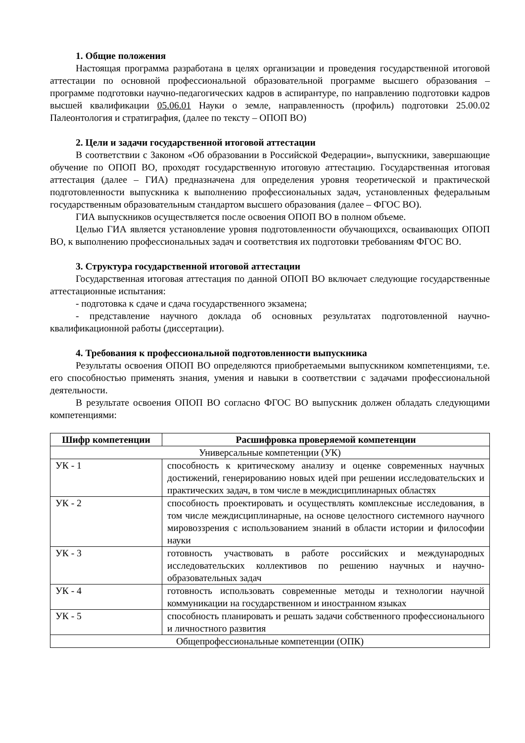1. Общие положения
Настоящая программа разработана в целях организации и проведения государственной итоговой аттестации по основной профессиональной образовательной программе высшего образования – программе подготовки научно-педагогических кадров в аспирантуре, по направлению подготовки кадров высшей квалификации 05.06.01 Науки о земле, направленность (профиль) подготовки 25.00.02 Палеонтология и стратиграфия, (далее по тексту – ОПОП ВО)
2. Цели и задачи государственной итоговой аттестации
В соответствии с Законом «Об образовании в Российской Федерации», выпускники, завершающие обучение по ОПОП ВО, проходят государственную итоговую аттестацию. Государственная итоговая аттестация (далее – ГИА) предназначена для определения уровня теоретической и практической подготовленности выпускника к выполнению профессиональных задач, установленных федеральным государственным образовательным стандартом высшего образования (далее – ФГОС ВО).
ГИА выпускников осуществляется после освоения ОПОП ВО в полном объеме.
Целью ГИА является установление уровня подготовленности обучающихся, осваивающих ОПОП ВО, к выполнению профессиональных задач и соответствия их подготовки требованиям ФГОС ВО.
3. Структура государственной итоговой аттестации
Государственная итоговая аттестация по данной ОПОП ВО включает следующие государственные аттестационные испытания:
- подготовка к сдаче и сдача государственного экзамена;
- представление научного доклада об основных результатах подготовленной научно-квалификационной работы (диссертации).
4. Требования к профессиональной подготовленности выпускника
Результаты освоения ОПОП ВО определяются приобретаемыми выпускником компетенциями, т.е. его способностью применять знания, умения и навыки в соответствии с задачами профессиональной деятельности.
В результате освоения ОПОП ВО согласно ФГОС ВО выпускник должен обладать следующими компетенциями:
| Шифр компетенции | Расшифровка проверяемой компетенции |
| --- | --- |
| Универсальные компетенции (УК) | |
| УК - 1 | способность к критическому анализу и оценке современных научных достижений, генерированию новых идей при решении исследовательских и практических задач, в том числе в междисциплинарных областях |
| УК - 2 | способность проектировать и осуществлять комплексные исследования, в том числе междисциплинарные, на основе целостного системного научного мировоззрения с использованием знаний в области истории и философии науки |
| УК - 3 | готовность участвовать в работе российских и международных исследовательских коллективов по решению научных и научно-образовательных задач |
| УК - 4 | готовность использовать современные методы и технологии научной коммуникации на государственном и иностранном языках |
| УК - 5 | способность планировать и решать задачи собственного профессионального и личностного развития |
| Общепрофессиональные компетенции (ОПК) | |